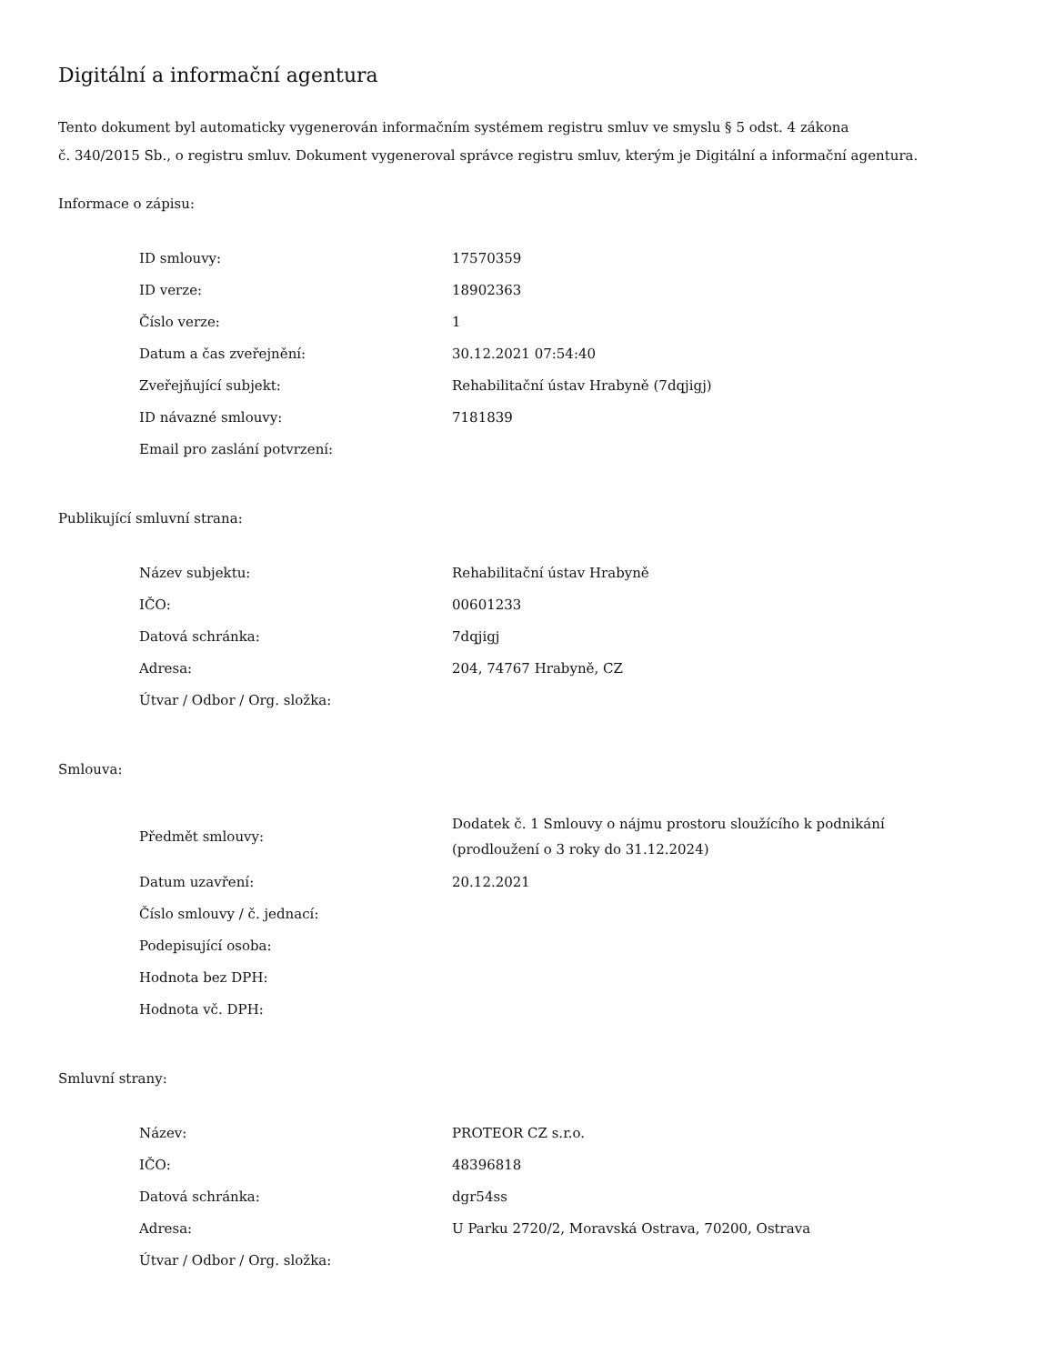Digitální a informační agentura
Tento dokument byl automaticky vygenerován informačním systémem registru smluv ve smyslu § 5 odst. 4 zákona
č. 340/2015 Sb., o registru smluv. Dokument vygeneroval správce registru smluv, kterým je Digitální a informační agentura.
Informace o zápisu:
| ID smlouvy: | 17570359 |
| ID verze: | 18902363 |
| Číslo verze: | 1 |
| Datum a čas zveřejnění: | 30.12.2021 07:54:40 |
| Zveřejňující subjekt: | Rehabilitační ústav Hrabyně (7dqjigj) |
| ID návazné smlouvy: | 7181839 |
| Email pro zaslání potvrzení: | |
Publikující smluvní strana:
| Název subjektu: | Rehabilitační ústav Hrabyně |
| IČO: | 00601233 |
| Datová schránka: | 7dqjigj |
| Adresa: | 204, 74767 Hrabyně, CZ |
| Útvar / Odbor / Org. složka: | |
Smlouva:
| Předmět smlouvy: | Dodatek č. 1 Smlouvy o nájmu prostoru sloužícího k podnikání (prodloužení o 3 roky do 31.12.2024) |
| Datum uzavření: | 20.12.2021 |
| Číslo smlouvy / č. jednací: | |
| Podepisující osoba: | |
| Hodnota bez DPH: | |
| Hodnota vč. DPH: | |
Smluvní strany:
| Název: | PROTEOR CZ s.r.o. |
| IČO: | 48396818 |
| Datová schránka: | dgr54ss |
| Adresa: | U Parku 2720/2, Moravská Ostrava, 70200, Ostrava |
| Útvar / Odbor / Org. složka: | |